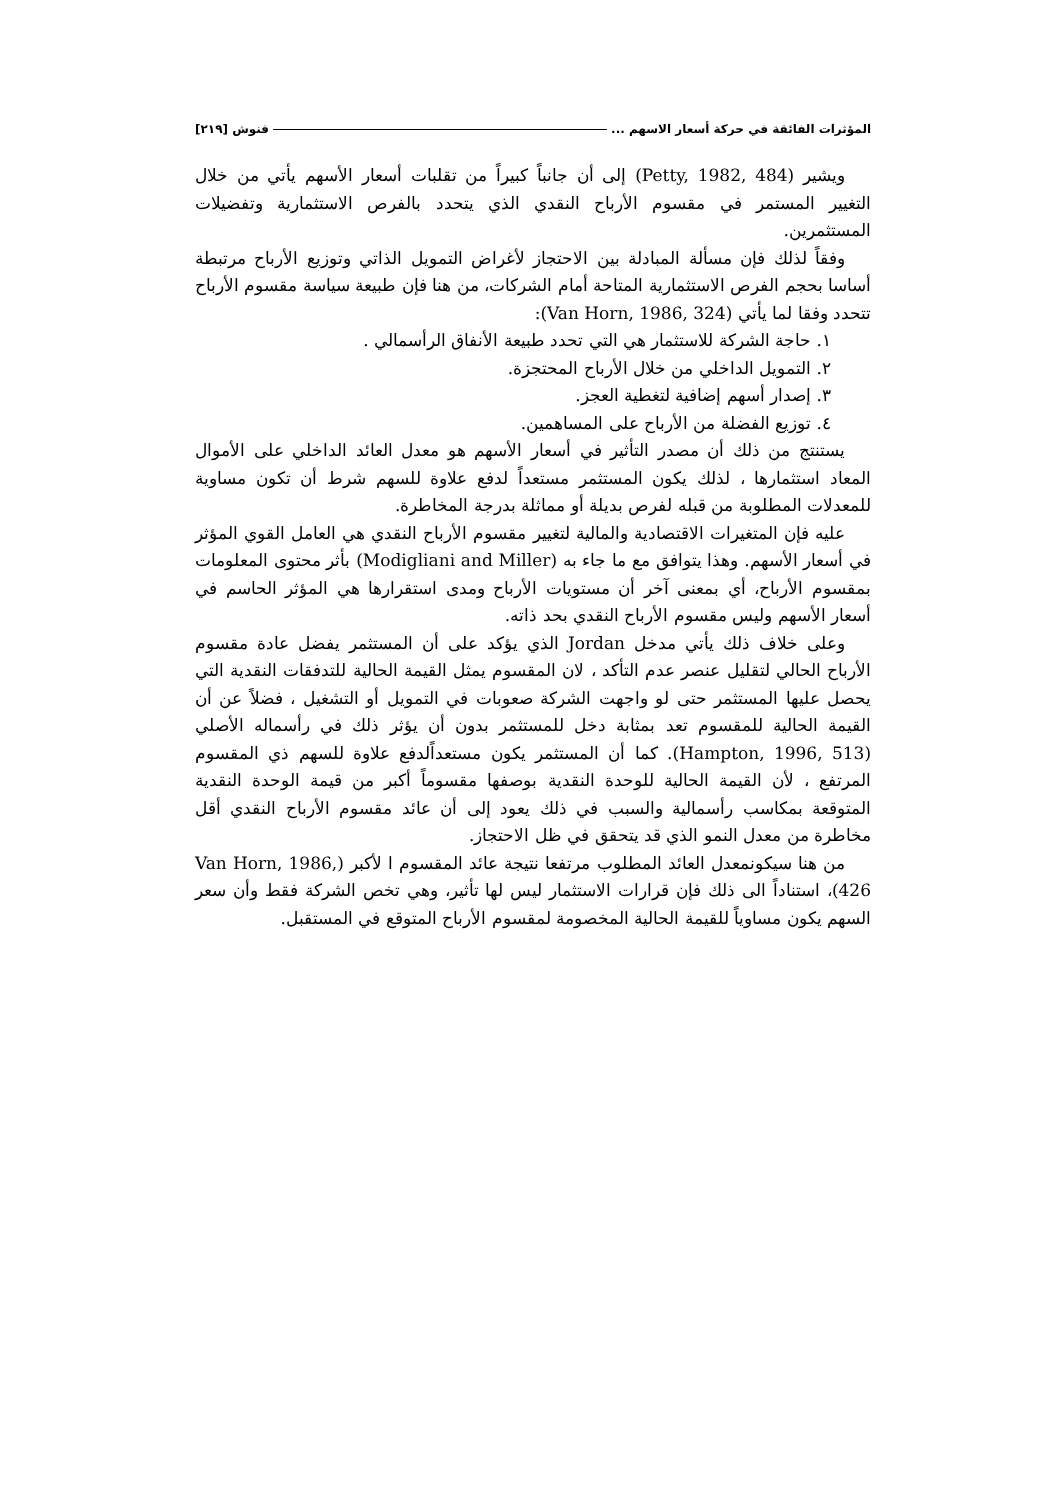المؤثرات الفائقة في حركة أسعار الاسهم ... فنوش [٢١٩]
ويشير (Petty, 1982, 484) إلى أن جانباً كبيراً من تقلبات أسعار الأسهم يأتي من خلال التغيير المستمر في مقسوم الأرباح النقدي الذي يتحدد بالفرص الاستثمارية وتفضيلات المستثمرين.
وفقاً لذلك فإن مسألة المبادلة بين الاحتجاز لأغراض التمويل الذاتي وتوزيع الأرباح مرتبطة أساسا بحجم الفرص الاستثمارية المتاحة أمام الشركات، من هنا فإن طبيعة سياسة مقسوم الأرباح تتحدد وفقا لما يأتي (Van Horn, 1986, 324):
١. حاجة الشركة للاستثمار هي التي تحدد طبيعة الأنفاق الرأسمالي .
٢. التمويل الداخلي من خلال الأرباح المحتجزة.
٣. إصدار أسهم إضافية لتغطية العجز.
٤. توزيع الفضلة من الأرباح على المساهمين.
يستنتج من ذلك أن مصدر التأثير في أسعار الأسهم هو معدل العائد الداخلي على الأموال المعاد استثمارها ، لذلك يكون المستثمر مستعداً لدفع علاوة للسهم شرط أن تكون مساوية للمعدلات المطلوبة من قبله لفرص بديلة أو مماثلة بدرجة المخاطرة.
عليه فإن المتغيرات الاقتصادية والمالية لتغيير مقسوم الأرباح النقدي هي العامل القوي المؤثر في أسعار الأسهم. وهذا يتوافق مع ما جاء به (Modigliani and Miller) بأثر محتوى المعلومات بمقسوم الأرباح، أي بمعنى آخر أن مستويات الأرباح ومدى استقرارها هي المؤثر الحاسم في أسعار الأسهم وليس مقسوم الأرباح النقدي بحد ذاته.
وعلى خلاف ذلك يأتي مدخل Jordan الذي يؤكد على أن المستثمر يفضل عادة مقسوم الأرباح الحالي لتقليل عنصر عدم التأكد ، لان المقسوم يمثل القيمة الحالية للتدفقات النقدية التي يحصل عليها المستثمر حتى لو واجهت الشركة صعوبات في التمويل أو التشغيل ، فضلاً عن أن القيمة الحالية للمقسوم تعد بمثابة دخل للمستثمر بدون أن يؤثر ذلك في رأسماله الأصلي (Hampton, 1996, 513). كما أن المستثمر يكون مستعداًلدفع علاوة للسهم ذي المقسوم المرتفع ، لأن القيمة الحالية للوحدة النقدية بوصفها مقسوماً أكبر من قيمة الوحدة النقدية المتوقعة بمكاسب رأسمالية والسبب في ذلك يعود إلى أن عائد مقسوم الأرباح النقدي أقل مخاطرة من معدل النمو الذي قد يتحقق في ظل الاحتجاز.
من هنا سيكونمعدل العائد المطلوب مرتفعا نتيجة عائد المقسوم ا لأكبر (Van Horn, 1986, 426)، استناداً الى ذلك فإن قرارات الاستثمار ليس لها تأثير، وهي تخص الشركة فقط وأن سعر السهم يكون مساوياً للقيمة الحالية المخصومة لمقسوم الأرباح المتوقع في المستقبل.